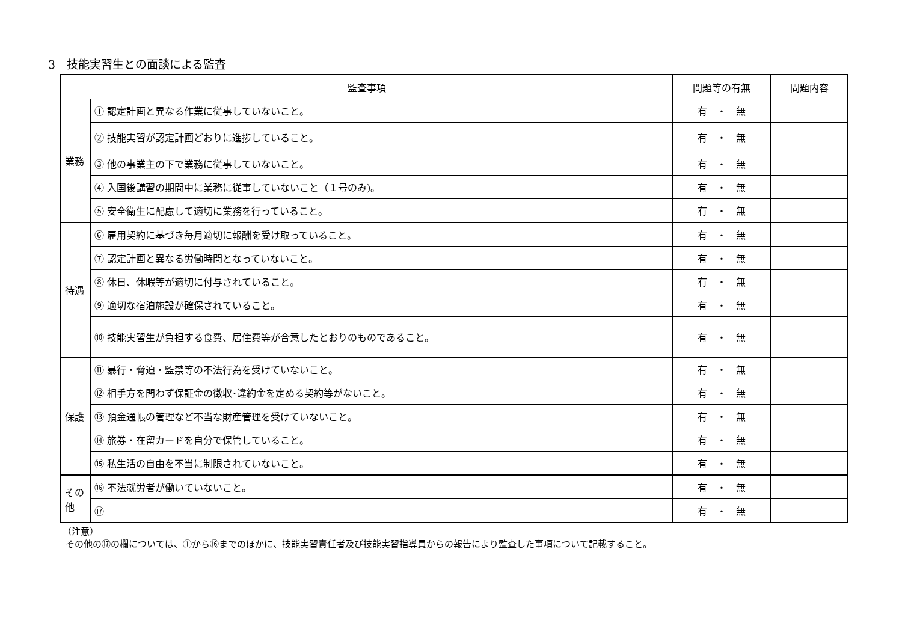3　技能実習生との面談による監査
| 監査事項 | | 問題等の有無 | 問題内容 |
| --- | --- | --- | --- |
| 業務 | ① 認定計画と異なる作業に従事していないこと。 | 有 ・ 無 | |
| | ② 技能実習が認定計画どおりに進捗していること。 | 有 ・ 無 | |
| | ③ 他の事業主の下で業務に従事していないこと。 | 有 ・ 無 | |
| | ④ 入国後講習の期間中に業務に従事していないこと（１号のみ)。 | 有 ・ 無 | |
| | ⑤ 安全衛生に配慮して適切に業務を行っていること。 | 有 ・ 無 | |
| 待遇 | ⑥ 雇用契約に基づき毎月適切に報酬を受け取っていること。 | 有 ・ 無 | |
| | ⑦ 認定計画と異なる労働時間となっていないこと。 | 有 ・ 無 | |
| | ⑧ 休日、休暇等が適切に付与されていること。 | 有 ・ 無 | |
| | ⑨ 適切な宿泊施設が確保されていること。 | 有 ・ 無 | |
| | ⑩ 技能実習生が負担する食費、居住費等が合意したとおりのものであること。 | 有 ・ 無 | |
| 保護 | ⑪ 暴行・脅迫・監禁等の不法行為を受けていないこと。 | 有 ・ 無 | |
| | ⑫ 相手方を問わず保証金の徴収･違約金を定める契約等がないこと。 | 有 ・ 無 | |
| | ⑬ 預金通帳の管理など不当な財産管理を受けていないこと。 | 有 ・ 無 | |
| | ⑭ 旅券・在留カードを自分で保管していること。 | 有 ・ 無 | |
| | ⑮ 私生活の自由を不当に制限されていないこと。 | 有 ・ 無 | |
| その他 | ⑯ 不法就労者が働いていないこと。 | 有 ・ 無 | |
| | ⑰ | 有 ・ 無 | |
（注意）
その他の⑰の欄については、①から⑯までのほかに、技能実習責任者及び技能実習指導員からの報告により監査した事項について記載すること。